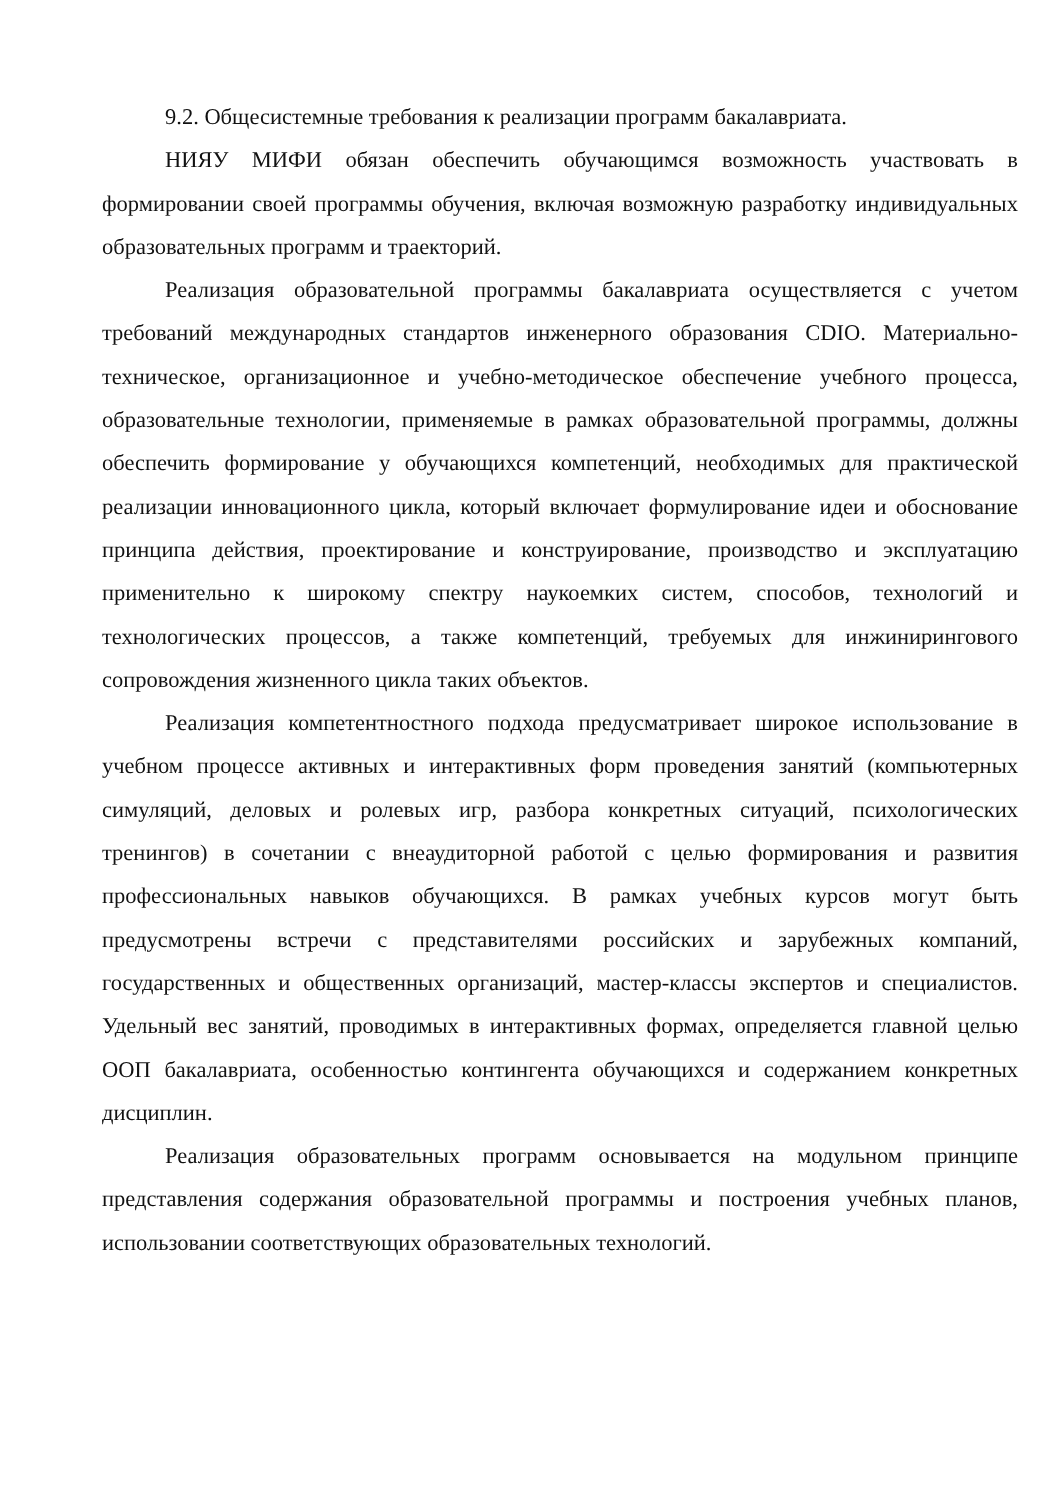9.2. Общесистемные требования к реализации программ бакалавриата.
НИЯУ МИФИ обязан обеспечить обучающимся возможность участвовать в формировании своей программы обучения, включая возможную разработку индивидуальных образовательных программ и траекторий.
Реализация образовательной программы бакалавриата осуществляется с учетом требований международных стандартов инженерного образования CDIO. Материально-техническое, организационное и учебно-методическое обеспечение учебного процесса, образовательные технологии, применяемые в рамках образовательной программы, должны обеспечить формирование у обучающихся компетенций, необходимых для практической реализации инновационного цикла, который включает формулирование идеи и обоснование принципа действия, проектирование и конструирование, производство и эксплуатацию применительно к широкому спектру наукоемких систем, способов, технологий и технологических процессов, а также компетенций, требуемых для инжинирингового сопровождения жизненного цикла таких объектов.
Реализация компетентностного подхода предусматривает широкое использование в учебном процессе активных и интерактивных форм проведения занятий (компьютерных симуляций, деловых и ролевых игр, разбора конкретных ситуаций, психологических тренингов) в сочетании с внеаудиторной работой с целью формирования и развития профессиональных навыков обучающихся. В рамках учебных курсов могут быть предусмотрены встречи с представителями российских и зарубежных компаний, государственных и общественных организаций, мастер-классы экспертов и специалистов. Удельный вес занятий, проводимых в интерактивных формах, определяется главной целью ООП бакалавриата, особенностью контингента обучающихся и содержанием конкретных дисциплин.
Реализация образовательных программ основывается на модульном принципе представления содержания образовательной программы и построения учебных планов, использовании соответствующих образовательных технологий.